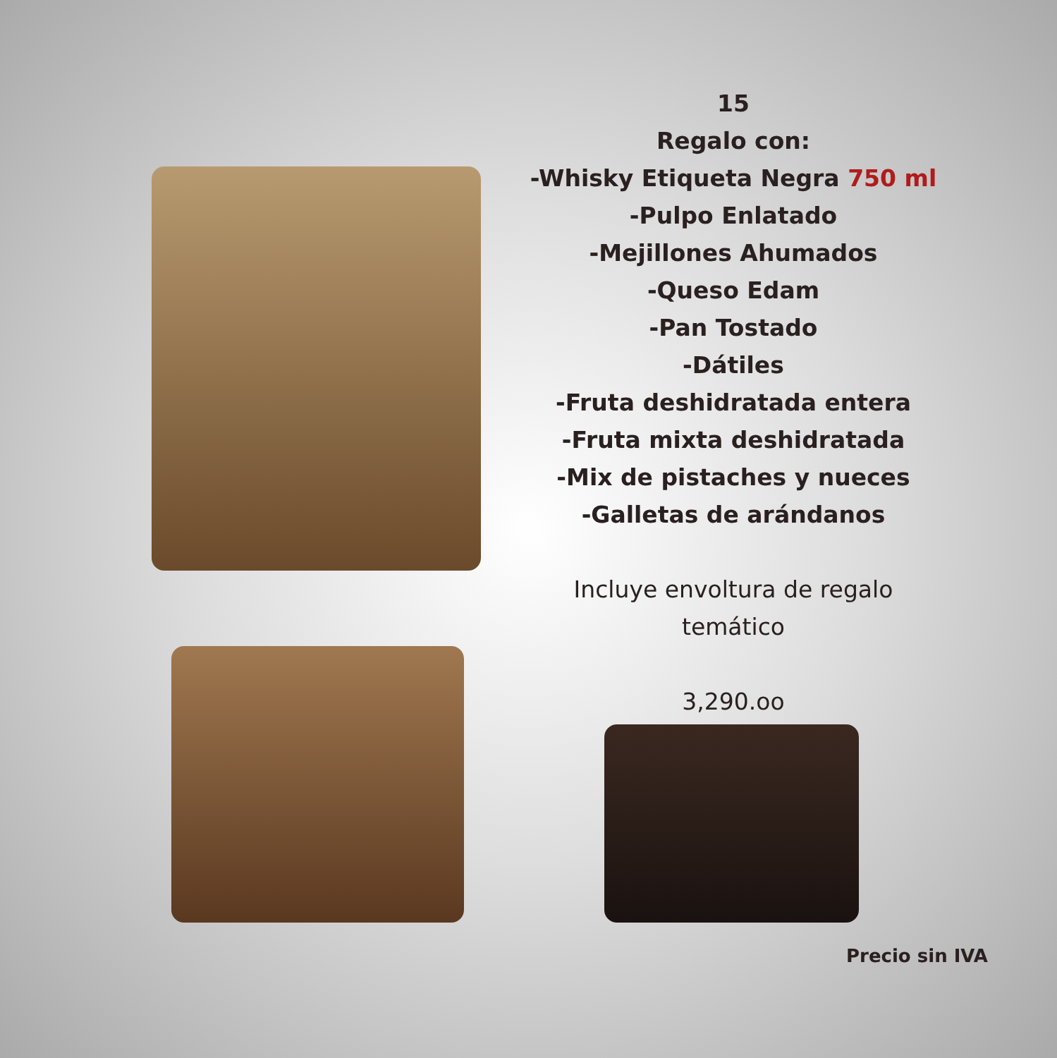15
Regalo con:
-Whisky Etiqueta Negra 750 ml
-Pulpo Enlatado
-Mejillones Ahumados
-Queso Edam
-Pan Tostado
-Dátiles
-Fruta deshidratada entera
-Fruta mixta deshidratada
-Mix de pistaches y nueces
-Galletas de arándanos
Incluye envoltura de regalo temático
3,290.oo
Precio sin IVA